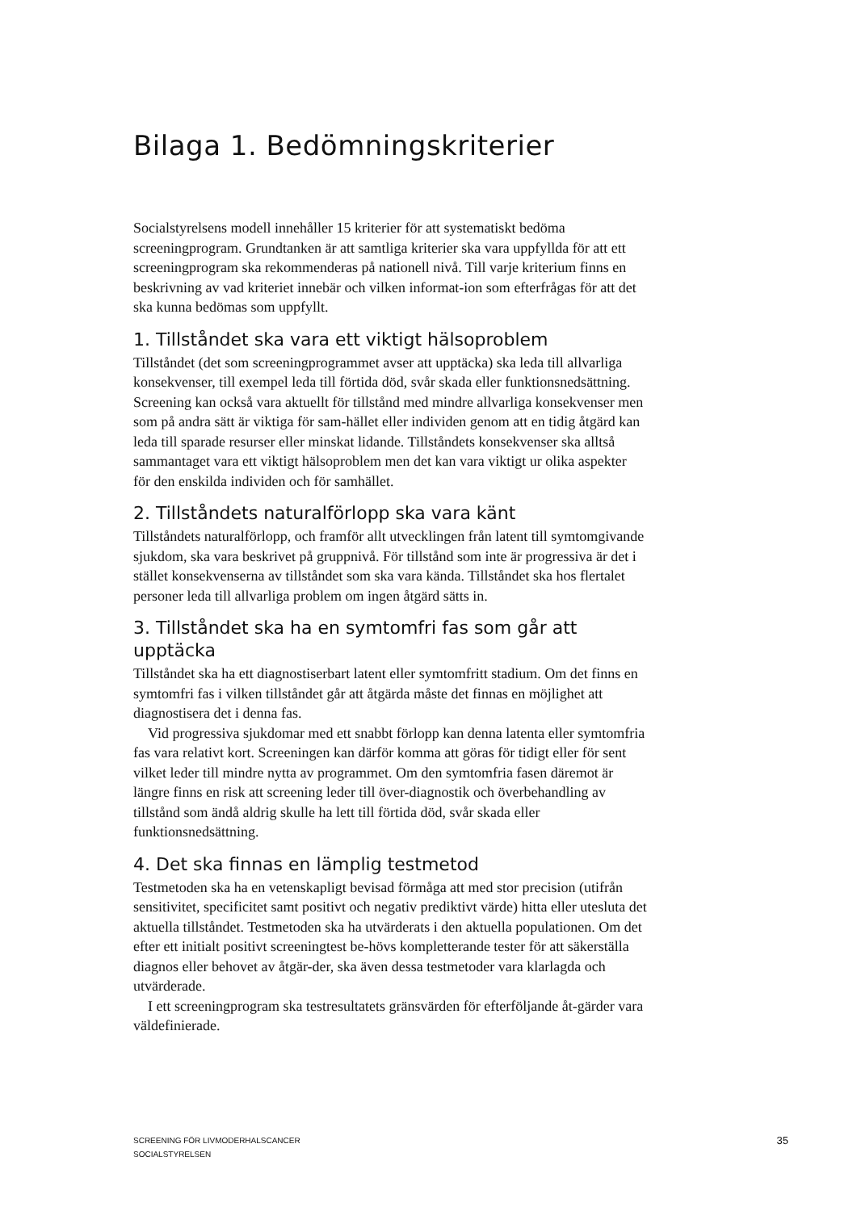Bilaga 1. Bedömningskriterier
Socialstyrelsens modell innehåller 15 kriterier för att systematiskt bedöma screeningprogram. Grundtanken är att samtliga kriterier ska vara uppfyllda för att ett screeningprogram ska rekommenderas på nationell nivå. Till varje kriterium finns en beskrivning av vad kriteriet innebär och vilken informat-ion som efterfrågas för att det ska kunna bedömas som uppfyllt.
1. Tillståndet ska vara ett viktigt hälsoproblem
Tillståndet (det som screeningprogrammet avser att upptäcka) ska leda till allvarliga konsekvenser, till exempel leda till förtida död, svår skada eller funktionsnedsättning. Screening kan också vara aktuellt för tillstånd med mindre allvarliga konsekvenser men som på andra sätt är viktiga för sam-hället eller individen genom att en tidig åtgärd kan leda till sparade resurser eller minskat lidande. Tillståndets konsekvenser ska alltså sammantaget vara ett viktigt hälsoproblem men det kan vara viktigt ur olika aspekter för den enskilda individen och för samhället.
2. Tillståndets naturalförlopp ska vara känt
Tillståndets naturalförlopp, och framför allt utvecklingen från latent till symtomgivande sjukdom, ska vara beskrivet på gruppnivå. För tillstånd som inte är progressiva är det i stället konsekvenserna av tillståndet som ska vara kända. Tillståndet ska hos flertalet personer leda till allvarliga problem om ingen åtgärd sätts in.
3. Tillståndet ska ha en symtomfri fas som går att upptäcka
Tillståndet ska ha ett diagnostiserbart latent eller symtomfritt stadium. Om det finns en symtomfri fas i vilken tillståndet går att åtgärda måste det finnas en möjlighet att diagnostisera det i denna fas.
Vid progressiva sjukdomar med ett snabbt förlopp kan denna latenta eller symtomfria fas vara relativt kort. Screeningen kan därför komma att göras för tidigt eller för sent vilket leder till mindre nytta av programmet. Om den symtomfria fasen däremot är längre finns en risk att screening leder till över-diagnostik och överbehandling av tillstånd som ändå aldrig skulle ha lett till förtida död, svår skada eller funktionsnedsättning.
4. Det ska finnas en lämplig testmetod
Testmetoden ska ha en vetenskapligt bevisad förmåga att med stor precision (utifrån sensitivitet, specificitet samt positivt och negativ prediktivt värde) hitta eller utesluta det aktuella tillståndet. Testmetoden ska ha utvärderats i den aktuella populationen. Om det efter ett initialt positivt screeningtest be-hövs kompletterande tester för att säkerställa diagnos eller behovet av åtgär-der, ska även dessa testmetoder vara klarlagda och utvärderade.
I ett screeningprogram ska testresultatets gränsvärden för efterföljande åt-gärder vara väldefinierade.
SCREENING FÖR LIVMODERHALSCANCER
SOCIALSTYRELSEN
35